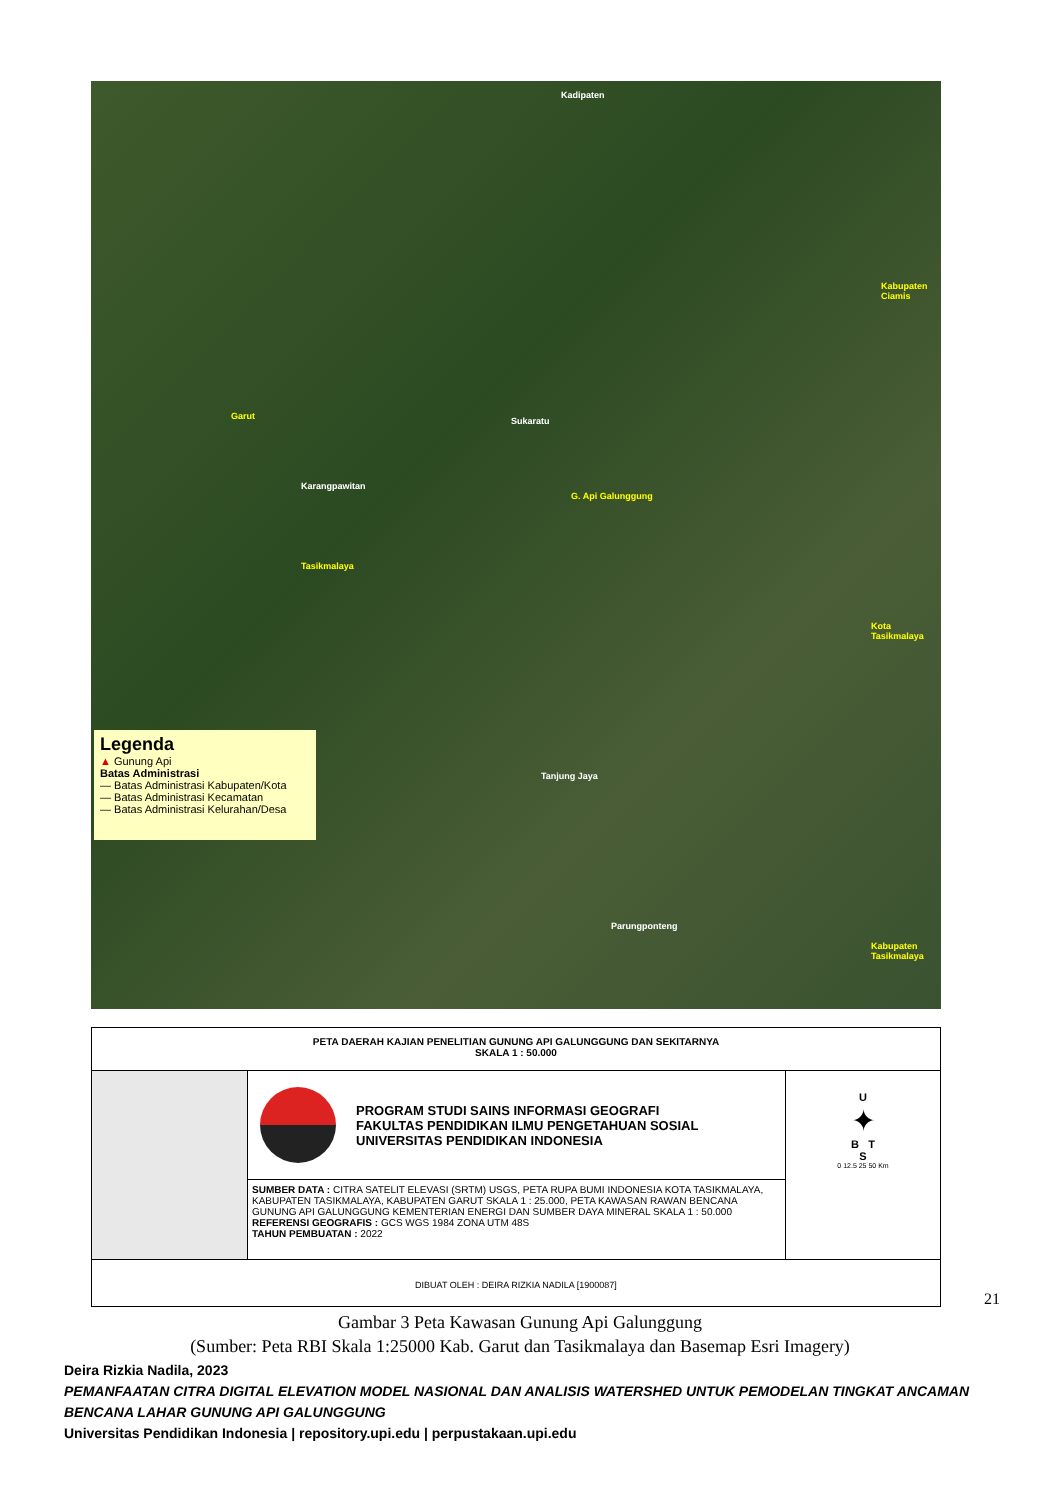Garut
Karangpawitan
Sukaratu
G. Api Galunggung
Tasikmalaya
Kota Tasikmalaya
Kabupaten Tasikmalaya
Kabupaten Ciamis
Kadipaten
Tanjung Jaya
Parungponteng
Legenda
▲ Gunung Api
Batas Administrasi
— Batas Administrasi Kabupaten/Kota
— Batas Administrasi Kecamatan
— Batas Administrasi Kelurahan/Desa
PETA DAERAH KAJIAN PENELITIAN GUNUNG API GALUNGGUNG DAN SEKITARNYA
SKALA 1 : 50.000
PROGRAM STUDI SAINS INFORMASI GEOGRAFI
FAKULTAS PENDIDIKAN ILMU PENGETAHUAN SOSIAL
UNIVERSITAS PENDIDIKAN INDONESIA
SUMBER DATA : CITRA SATELIT ELEVASI (SRTM) USGS, PETA RUPA BUMI INDONESIA KOTA TASIKMALAYA, KABUPATEN TASIKMALAYA, KABUPATEN GARUT SKALA 1 : 25.000, PETA KAWASAN RAWAN BENCANA GUNUNG API GALUNGGUNG KEMENTERIAN ENERGI DAN SUMBER DAYA MINERAL SKALA 1 : 50.000
REFERENSI GEOGRAFIS : GCS WGS 1984 ZONA UTM 48S
TAHUN PEMBUATAN : 2022
U
✦
B T
S
0 12.5 25 50 Km
DIBUAT OLEH : DEIRA RIZKIA NADILA [1900087]
21
Gambar 3 Peta Kawasan Gunung Api Galunggung
(Sumber: Peta RBI Skala 1:25000 Kab. Garut dan Tasikmalaya dan Basemap Esri Imagery)
Deira Rizkia Nadila, 2023
PEMANFAATAN CITRA DIGITAL ELEVATION MODEL NASIONAL DAN ANALISIS WATERSHED UNTUK PEMODELAN TINGKAT ANCAMAN BENCANA LAHAR GUNUNG API GALUNGGUNG
Universitas Pendidikan Indonesia | repository.upi.edu | perpustakaan.upi.edu